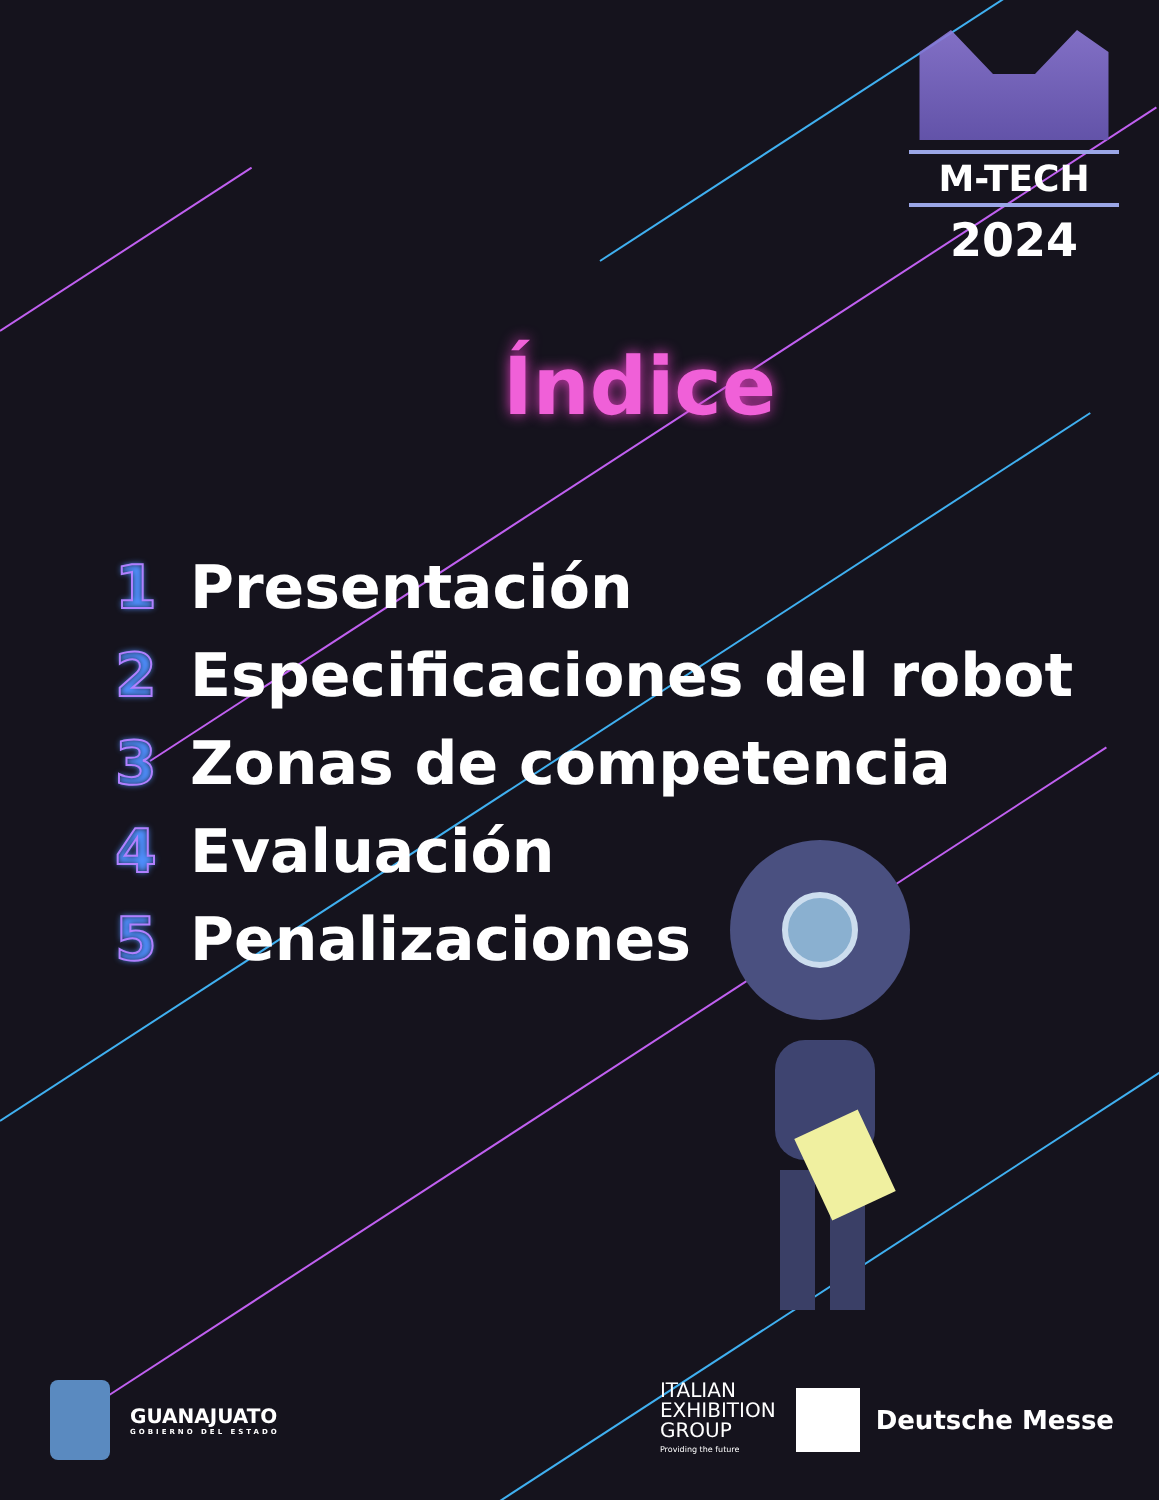M-TECH
2024
Índice
1 Presentación
2 Especificaciones del robot
3 Zonas de competencia
4 Evaluación
5 Penalizaciones
GUANAJUATO
GOBIERNO DEL ESTADO
ITALIAN
EXHIBITION
GROUP
Providing the future
Deutsche Messe